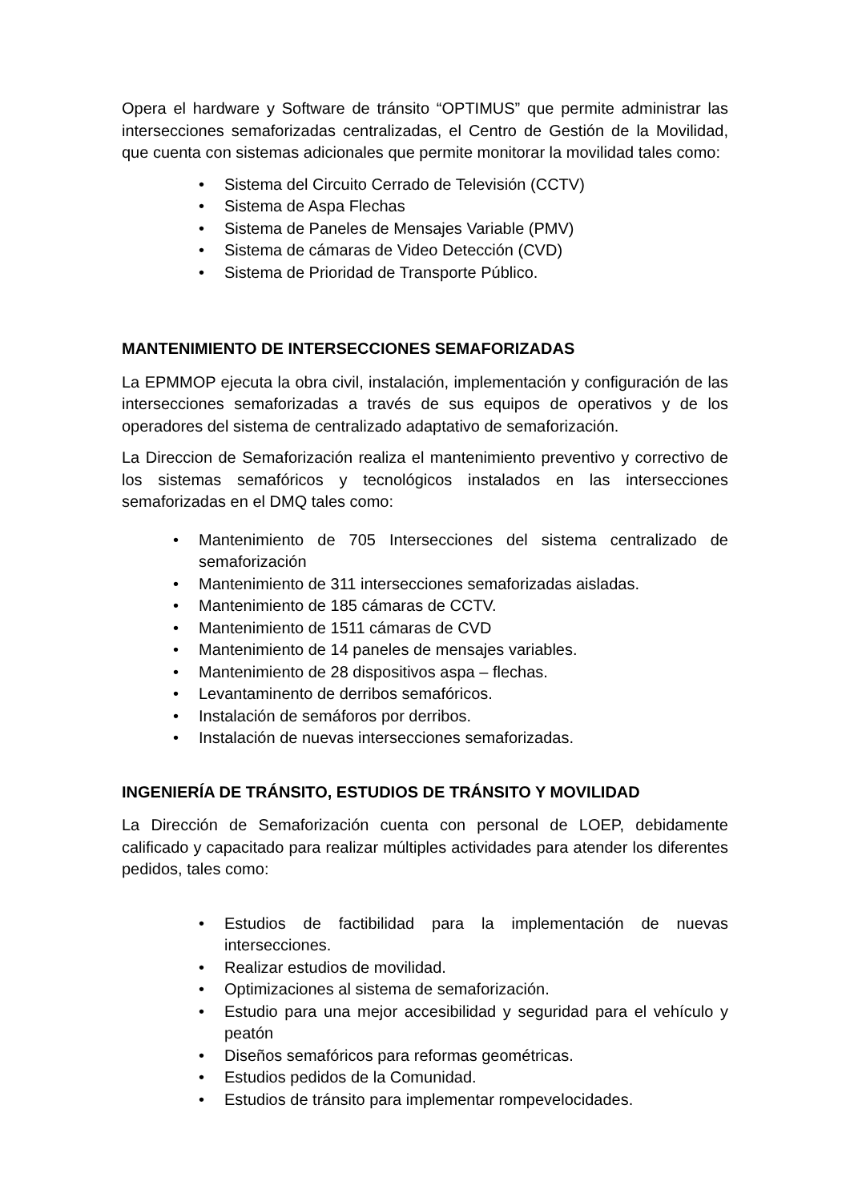Opera el hardware y Software de tránsito “OPTIMUS” que permite administrar las intersecciones semaforizadas centralizadas, el Centro de Gestión de la Movilidad, que cuenta con sistemas adicionales que permite monitorar la movilidad tales como:
• Sistema del Circuito Cerrado de Televisión (CCTV)
• Sistema de Aspa Flechas
• Sistema de Paneles de Mensajes Variable (PMV)
• Sistema de cámaras de Video Detección (CVD)
• Sistema de Prioridad de Transporte Público.
MANTENIMIENTO DE INTERSECCIONES SEMAFORIZADAS
La EPMMOP ejecuta la obra civil, instalación, implementación y configuración de las intersecciones semaforizadas a través de sus equipos de operativos y de los operadores del sistema de centralizado adaptativo de semaforización.
La Direccion de Semaforización realiza el mantenimiento preventivo y correctivo de los sistemas semafóricos y tecnológicos instalados en las intersecciones semaforizadas en el DMQ tales como:
• Mantenimiento de 705 Intersecciones del sistema centralizado de semaforización
• Mantenimiento de 311 intersecciones semaforizadas aisladas.
• Mantenimiento de 185 cámaras de CCTV.
• Mantenimiento de 1511 cámaras de CVD
• Mantenimiento de 14 paneles de mensajes variables.
• Mantenimiento de 28 dispositivos aspa – flechas.
• Levantaminento de derribos semafóricos.
• Instalación de semáforos por derribos.
• Instalación de nuevas intersecciones semaforizadas.
INGENIERÍA DE TRÁNSITO, ESTUDIOS DE TRÁNSITO Y MOVILIDAD
La Dirección de Semaforización cuenta con personal de LOEP, debidamente calificado y capacitado para realizar múltiples actividades para atender los diferentes pedidos, tales como:
• Estudios de factibilidad para la implementación de nuevas intersecciones.
• Realizar estudios de movilidad.
• Optimizaciones al sistema de semaforización.
• Estudio para una mejor accesibilidad y seguridad para el vehículo y peatón
• Diseños semafóricos para reformas geométricas.
• Estudios pedidos de la Comunidad.
• Estudios de tránsito para implementar rompevelocidades.